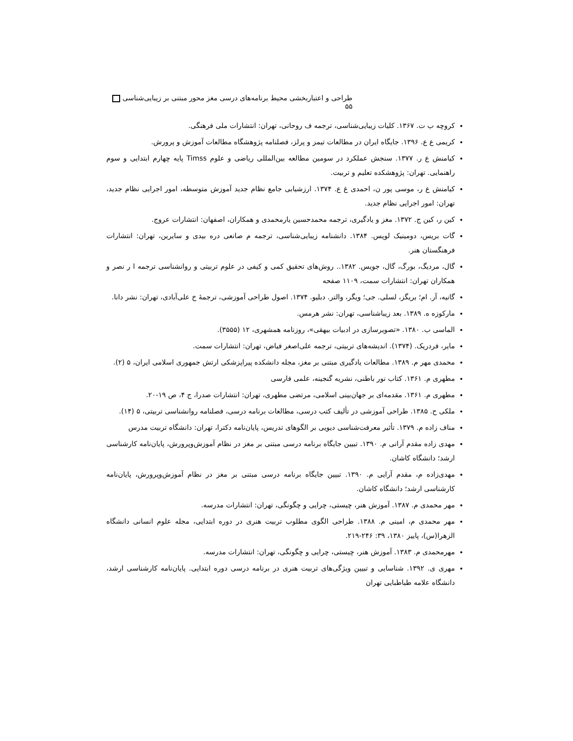طراحی و اعتباربخشی محیط برنامه‌های درسی مغز محور مبتنی بر زیبایی‌شناسی ۵۵
کروچه ب ت. ۱۳۶۷. کلیات زیبایی‌شناسی، ترجمه ف روحانی، تهران: انتشارات ملی فرهنگی.
کریمی ع ع. ۱۳۹۶. جایگاه ایران در مطالعات تیمز و پرلز، فصلنامه پژوهشگاه مطالعات آموزش و پرورش.
کیامنش ع ر. ۱۳۷۷. سنجش عملکرد در سومین مطالعه بین‌المللی ریاضی و علوم Timss پایه چهارم ابتدایی و سوم راهنمایی. تهران: پژوهشکده تعلیم و تربیت.
کیامنش ع ر، موسی پور ن، احمدی غ ع. ۱۳۷۴. ارزشیابی جامع نظام جدید آموزش متوسطه، امور اجرایی نظام جدید، تهران: امور اجرایی نظام جدید.
کین ر، کین ج. ۱۳۷۲. مغز و یادگیری، ترجمه محمدحسین یارمحمدی و همکاران، اصفهان: انتشارات عروج.
گات بریس، دومینیک لوپس. ۱۳۸۴. دانشنامه زیبایی‌شناسی، ترجمه م صانعی دره بیدی و سایرین، تهران: انتشارات فرهنگستان هنر.
گال، مردیگ، بورگ، گال، جویس. ۱۳۸۲.. روش‌های تحقیق کمی و کیفی در علوم تربیتی و روانشناسی ترجمه ا ر نصر و همکاران تهران: انتشارات سمت، ۱۱۰۹ صفحه
گانیه، آر. ام؛ بریگز، لسلی. جی؛ ویگر، والتر. دبلیو. ۱۳۷۴. اصول طراحی آموزشی، ترجمهٔ خ علی‌آبادی، تهران: نشر دانا.
مارکوزه ه. ۱۳۸۹. بعد زیباشناسی، تهران: نشر هرمس.
الماسی ب. ۱۳۸۰. «تصویرسازی در ادبیات بیهقی»، روزنامه همشهری، ۱۲ (۳۵۵۵).
مایر، فردریک. (۱۳۷۴). اندیشه‌های تربیتی، ترجمه علی‌اصغر فیاض، تهران: انتشارات سمت.
محمدی مهر م. ۱۳۸۹. مطالعات یادگیری مبتنی بر مغز، مجله دانشکده پیراپزشکی ارتش جمهوری اسلامی ایران، ۵ (۲).
مطهری م. ۱۳۶۱. کتاب نور باطنی، نشریه گنجینه، علمی فارسی
مطهری م. ۱۳۶۱. مقدمه‌ای بر جهان‌بینی اسلامی، مرتضی مطهری، تهران: انتشارات صدرا، ج ۴، ص ۱۹-۲۰.
ملکی ح. ۱۳۸۵. طراحی آموزشی در تألیف کتب درسی، مطالعات برنامه درسی، فصلنامه روانشناسی تربیتی، ۵ (۱۴).
مناف زاده م. ۱۳۷۹. تأثیر معرفت‌شناسی دیویی بر الگوهای تدریس، پایان‌نامه دکترا، تهران: دانشگاه تربیت مدرس
مهدی زاده مقدم آرانی م. ۱۳۹۰. تبیین جایگاه برنامه درسی مبتنی بر مغز در نظام آموزش‌وپرورش، پایان‌نامه کارشناسی ارشد؛ دانشگاه کاشان.
مهدی‌زاده م، مقدم آرایی م. ۱۳۹۰. تبیین جایگاه برنامه درسی مبتنی بر مغز در نظام آموزش‌وپرورش، پایان‌نامه کارشناسی ارشد؛ دانشگاه کاشان.
مهر محمدی م. ۱۳۸۷. آموزش هنر، چیستی، چرایی و چگونگی، تهران: انتشارات مدرسه.
مهر محمدی م، امینی م. ۱۳۸۸. طراحی الگوی مطلوب تربیت هنری در دوره ابتدایی، مجله علوم انسانی دانشگاه الزهرا(س)، پاییز ۱۳۸۰، ۳۹: ۲۴۶-۲۱۹.
مهرمحمدی م. ۱۳۸۳. آموزش هنر، چیستی، چرایی و چگونگی، تهران: انتشارات مدرسه.
مهری ی. ۱۳۹۲. شناسایی و تبیین ویژگی‌های تربیت هنری در برنامه درسی دوره ابتدایی. پایان‌نامه کارشناسی ارشد، دانشگاه علامه طباطبایی تهران